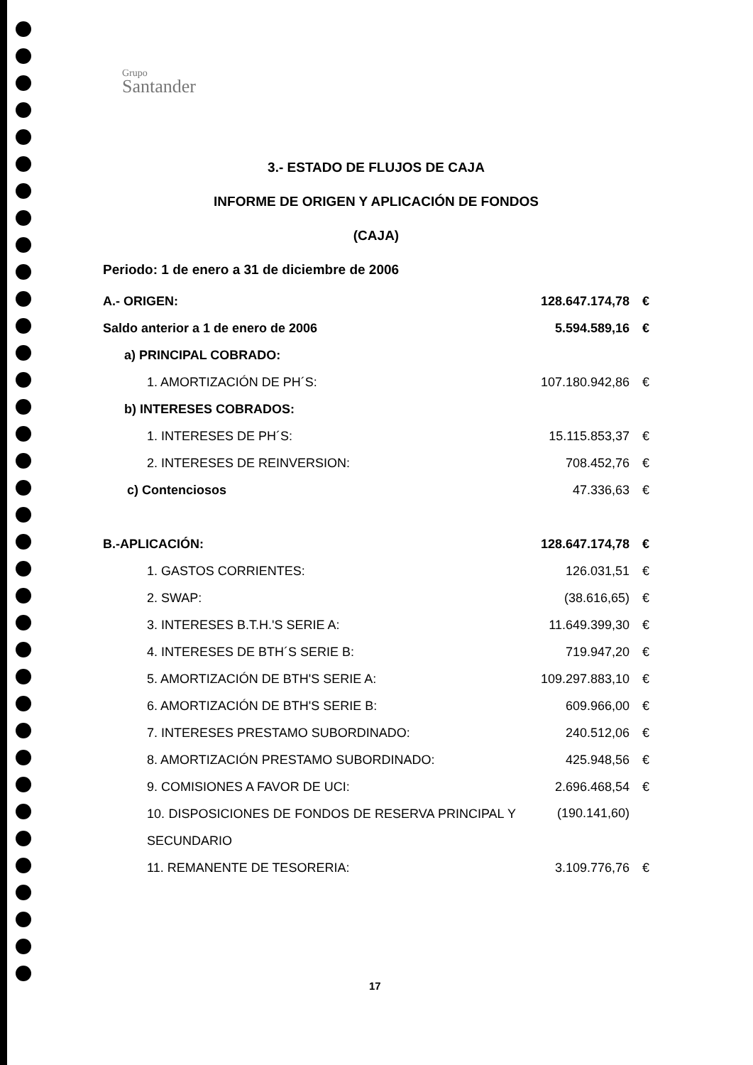Grupo
Santander
3.- ESTADO DE FLUJOS DE CAJA
INFORME DE ORIGEN Y APLICACIÓN DE FONDOS
(CAJA)
Periodo: 1 de enero a 31 de diciembre de 2006
| A.- ORIGEN: | 128.647.174,78 | € |
| Saldo anterior a 1 de enero de 2006 | 5.594.589,16 | € |
| a) PRINCIPAL COBRADO: | | |
| 1. AMORTIZACIÓN DE PH´S: | 107.180.942,86 | € |
| b) INTERESES COBRADOS: | | |
| 1. INTERESES DE PH´S: | 15.115.853,37 | € |
| 2. INTERESES DE REINVERSION: | 708.452,76 | € |
| c) Contenciosos | 47.336,63 | € |
| B.-APLICACIÓN: | 128.647.174,78 | € |
| 1. GASTOS CORRIENTES: | 126.031,51 | € |
| 2. SWAP: | (38.616,65) | € |
| 3. INTERESES B.T.H.'S SERIE A: | 11.649.399,30 | € |
| 4. INTERESES DE BTH´S SERIE B: | 719.947,20 | € |
| 5. AMORTIZACIÓN DE BTH'S SERIE A: | 109.297.883,10 | € |
| 6. AMORTIZACIÓN DE BTH'S SERIE B: | 609.966,00 | € |
| 7. INTERESES PRESTAMO SUBORDINADO: | 240.512,06 | € |
| 8. AMORTIZACIÓN PRESTAMO SUBORDINADO: | 425.948,56 | € |
| 9. COMISIONES A FAVOR DE UCI: | 2.696.468,54 | € |
| 10. DISPOSICIONES DE FONDOS DE RESERVA PRINCIPAL Y SECUNDARIO | (190.141,60) | |
| 11. REMANENTE DE TESORERIA: | 3.109.776,76 | € |
17